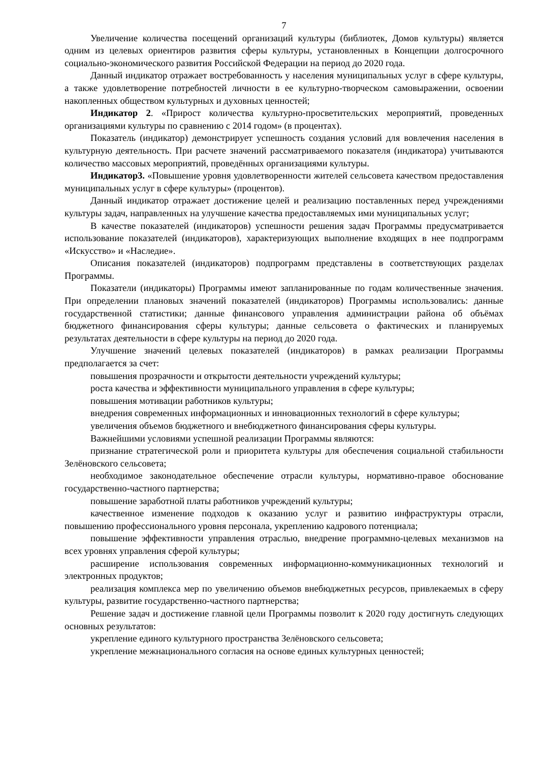7
Увеличение количества посещений организаций культуры (библиотек, Домов культуры) является одним из целевых ориентиров развития сферы культуры, установленных в Концепции долгосрочного социально-экономического развития Российской Федерации на период до 2020 года.
Данный индикатор отражает востребованность у населения муниципальных услуг в сфере культуры, а также удовлетворение потребностей личности в ее культурно-творческом самовыражении, освоении накопленных обществом культурных и духовных ценностей;
Индикатор 2. «Прирост количества культурно-просветительских мероприятий, проведенных организациями культуры по сравнению с 2014 годом» (в процентах).
Показатель (индикатор) демонстрирует успешность создания условий для вовлечения населения в культурную деятельность. При расчете значений рассматриваемого показателя (индикатора) учитываются количество массовых мероприятий, проведённых организациями культуры.
Индикатор3. «Повышение уровня удовлетворенности жителей сельсовета качеством предоставления муниципальных услуг в сфере культуры» (процентов).
Данный индикатор отражает достижение целей и реализацию поставленных перед учреждениями культуры задач, направленных на улучшение качества предоставляемых ими муниципальных услуг;
В качестве показателей (индикаторов) успешности решения задач Программы предусматривается использование показателей (индикаторов), характеризующих выполнение входящих в нее подпрограмм «Искусство» и «Наследие».
Описания показателей (индикаторов) подпрограмм представлены в соответствующих разделах Программы.
Показатели (индикаторы) Программы имеют запланированные по годам количественные значения. При определении плановых значений показателей (индикаторов) Программы использовались: данные государственной статистики; данные финансового управления администрации района об объёмах бюджетного финансирования сферы культуры; данные сельсовета о фактических и планируемых результатах деятельности в сфере культуры на период до 2020 года.
Улучшение значений целевых показателей (индикаторов) в рамках реализации Программы предполагается за счет:
повышения прозрачности и открытости деятельности учреждений культуры;
роста качества и эффективности муниципального управления в сфере культуры;
повышения мотивации работников культуры;
внедрения современных информационных и инновационных технологий в сфере культуры;
увеличения объемов бюджетного и внебюджетного финансирования сферы культуры.
Важнейшими условиями успешной реализации Программы являются:
признание стратегической роли и приоритета культуры для обеспечения социальной стабильности Зелёновского сельсовета;
необходимое законодательное обеспечение отрасли культуры, нормативно-правое обоснование государственно-частного партнерства;
повышение заработной платы работников учреждений культуры;
качественное изменение подходов к оказанию услуг и развитию инфраструктуры отрасли, повышению профессионального уровня персонала, укреплению кадрового потенциала;
повышение эффективности управления отраслью, внедрение программно-целевых механизмов на всех уровнях управления сферой культуры;
расширение использования современных информационно-коммуникационных технологий и электронных продуктов;
реализация комплекса мер по увеличению объемов внебюджетных ресурсов, привлекаемых в сферу культуры, развитие государственно-частного партнерства;
Решение задач и достижение главной цели Программы позволит к 2020 году достигнуть следующих основных результатов:
укрепление единого культурного пространства Зелёновского сельсовета;
укрепление межнационального согласия на основе единых культурных ценностей;